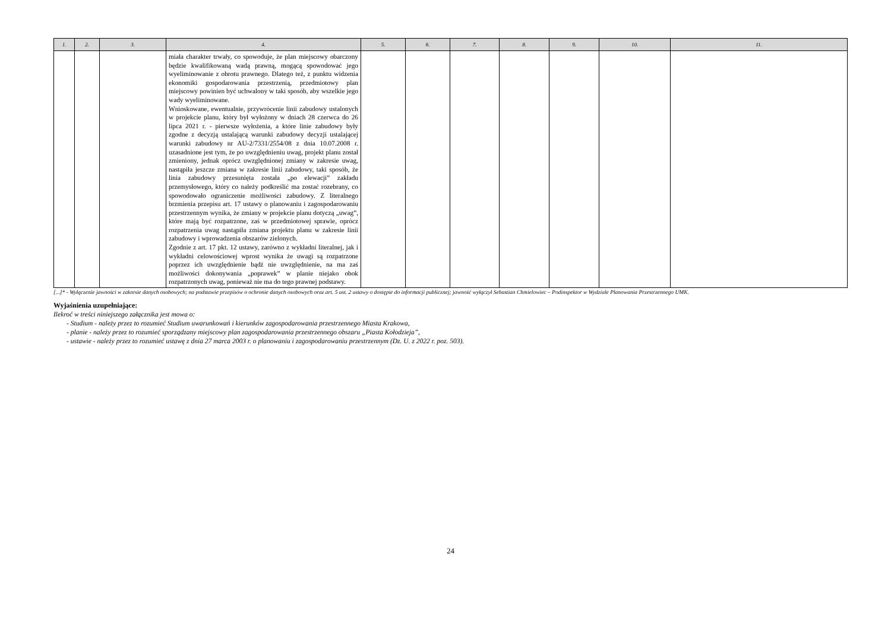| 1. | 2. | 3. | 4. | 5. | 6. | 7. | 8. | 9. | 10. | 11. |
| --- | --- | --- | --- | --- | --- | --- | --- | --- | --- | --- |
| | | | miała charakter trwały, co spowoduje, że plan miejscowy obarczony będzie kwalifikowaną wadą prawną, mogącą spowodować jego wyeliminowanie z obrotu prawnego. Dlatego też, z punktu widzenia ekonomiki gospodarowania przestrzenią, przedmiotowy plan miejscowy powinien być uchwalony w taki sposób, aby wszelkie jego wady wyeliminowane. Wnioskowane, ewentualnie, przywrócenie linii zabudowy ustalonych w projekcie planu, który był wyłożony w dniach 28 czerwca do 26 lipca 2021 r. - pierwsze wyłożenia, a które linie zabudowy były zgodne z decyzją ustalającą warunki zabudowy decyzji ustalającej warunki zabudowy nr AU-2/7331/2554/08 z dnia 10.07.2008 r. uzasadnione jest tym, że po uwzględnieniu uwag, projekt planu został zmieniony, jednak oprócz uwzględnionej zmiany w zakresie uwag, nastąpiła jeszcze zmiana w zakresie linii zabudowy, taki sposób, że linia zabudowy przesunięta została „po elewacji” zakładu przemysłowego, który co należy podkreślić ma zostać rozebrany, co spowodowało ograniczenie możliwości zabudowy. Z literalnego brzmienia przepisu art. 17 ustawy o planowaniu i zagospodarowaniu przestrzennym wynika, że zmiany w projekcie planu dotyczą „uwag”, które mają być rozpatrzone, zaś w przedmiotowej sprawie, oprócz rozpatrzenia uwag nastąpiła zmiana projektu planu w zakresie linii zabudowy i wprowadzenia obszarów zielonych. Zgodnie z art. 17 pkt. 12 ustawy, zarówno z wykładni literalnej, jak i wykładni celowościowej wprost wynika że uwagi są rozpatrzone poprzez ich uwzględnienie bądź nie uwzględnienie, na ma zaś możliwości dokonywania „poprawek” w planie niejako obok rozpatrzonych uwag, ponieważ nie ma do tego prawnej podstawy. | | | | | | | |
[...]* - Wyłączenie jawności w zakresie danych osobowych; na podstawie przepisów o ochronie danych osobowych oraz art. 5 ust. 2 ustawy o dostępie do informacji publicznej; jawność wyłączył Sebastian Chmielowiec – Podinspektor w Wydziale Planowania Przestrzennego UMK.
Wyjaśnienia uzupełniające:
Ilekroć w treści niniejszego załącznika jest mowa o:
- Studium - należy przez to rozumieć Studium uwarunkowań i kierunków zagospodarowania przestrzennego Miasta Krakowa,
- planie - należy przez to rozumieć sporządzany miejscowy plan zagospodarowania przestrzennego obszaru „Piasta Kołodzieja”,
- ustawie - należy przez to rozumieć ustawę z dnia 27 marca 2003 r. o planowaniu i zagospodarowaniu przestrzennym (Dz. U. z 2022 r. poz. 503).
24